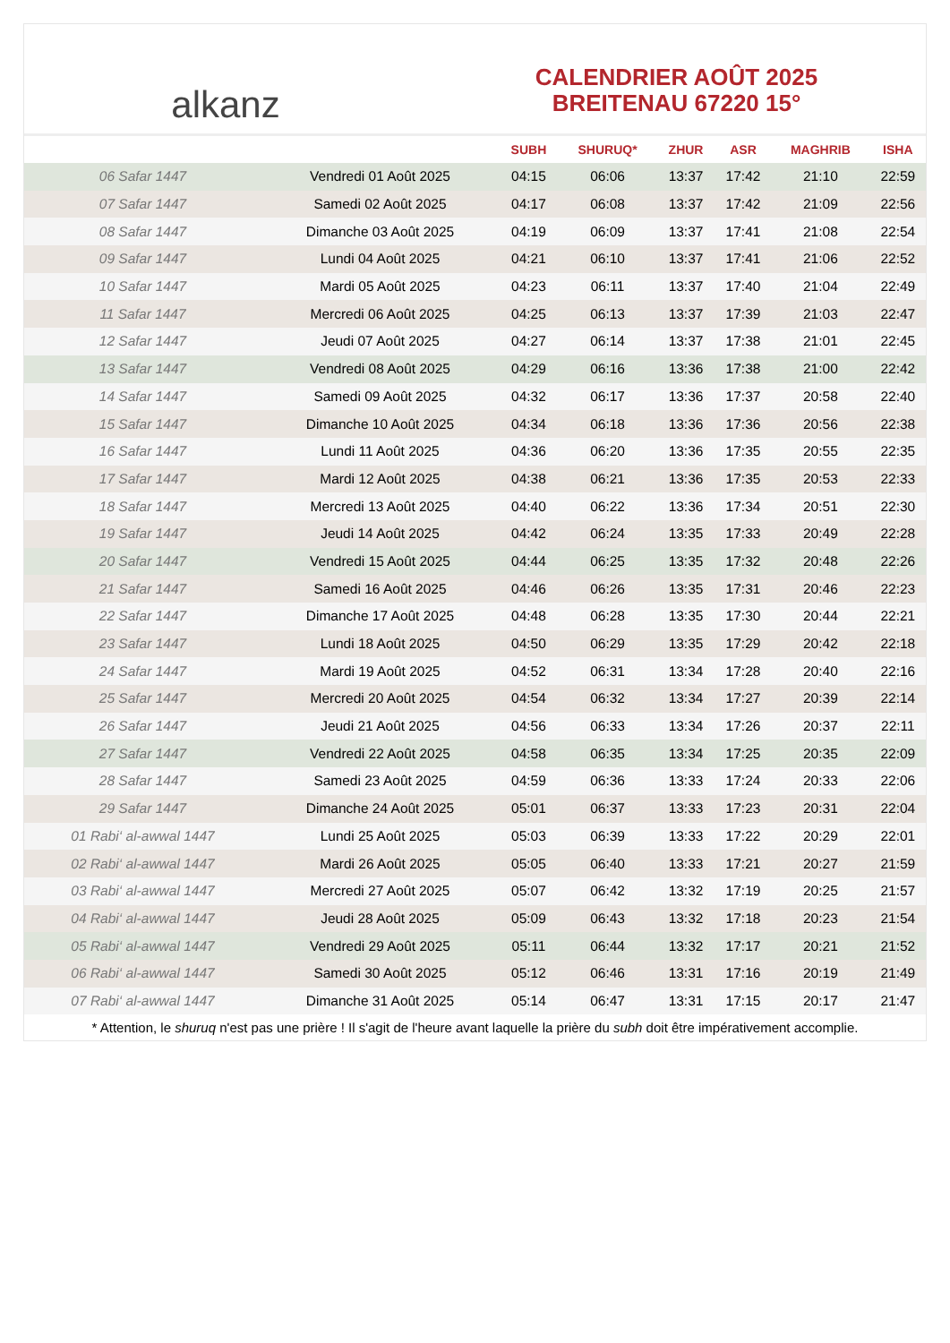alkanz
CALENDRIER AOÛT 2025
BREITENAU 67220 15°
| | | SUBH | SHURUQ* | ZHUR | ASR | MAGHRIB | ISHA |
| --- | --- | --- | --- | --- | --- | --- | --- |
| 06 Safar 1447 | Vendredi 01 Août 2025 | 04:15 | 06:06 | 13:37 | 17:42 | 21:10 | 22:59 |
| 07 Safar 1447 | Samedi 02 Août 2025 | 04:17 | 06:08 | 13:37 | 17:42 | 21:09 | 22:56 |
| 08 Safar 1447 | Dimanche 03 Août 2025 | 04:19 | 06:09 | 13:37 | 17:41 | 21:08 | 22:54 |
| 09 Safar 1447 | Lundi 04 Août 2025 | 04:21 | 06:10 | 13:37 | 17:41 | 21:06 | 22:52 |
| 10 Safar 1447 | Mardi 05 Août 2025 | 04:23 | 06:11 | 13:37 | 17:40 | 21:04 | 22:49 |
| 11 Safar 1447 | Mercredi 06 Août 2025 | 04:25 | 06:13 | 13:37 | 17:39 | 21:03 | 22:47 |
| 12 Safar 1447 | Jeudi 07 Août 2025 | 04:27 | 06:14 | 13:37 | 17:38 | 21:01 | 22:45 |
| 13 Safar 1447 | Vendredi 08 Août 2025 | 04:29 | 06:16 | 13:36 | 17:38 | 21:00 | 22:42 |
| 14 Safar 1447 | Samedi 09 Août 2025 | 04:32 | 06:17 | 13:36 | 17:37 | 20:58 | 22:40 |
| 15 Safar 1447 | Dimanche 10 Août 2025 | 04:34 | 06:18 | 13:36 | 17:36 | 20:56 | 22:38 |
| 16 Safar 1447 | Lundi 11 Août 2025 | 04:36 | 06:20 | 13:36 | 17:35 | 20:55 | 22:35 |
| 17 Safar 1447 | Mardi 12 Août 2025 | 04:38 | 06:21 | 13:36 | 17:35 | 20:53 | 22:33 |
| 18 Safar 1447 | Mercredi 13 Août 2025 | 04:40 | 06:22 | 13:36 | 17:34 | 20:51 | 22:30 |
| 19 Safar 1447 | Jeudi 14 Août 2025 | 04:42 | 06:24 | 13:35 | 17:33 | 20:49 | 22:28 |
| 20 Safar 1447 | Vendredi 15 Août 2025 | 04:44 | 06:25 | 13:35 | 17:32 | 20:48 | 22:26 |
| 21 Safar 1447 | Samedi 16 Août 2025 | 04:46 | 06:26 | 13:35 | 17:31 | 20:46 | 22:23 |
| 22 Safar 1447 | Dimanche 17 Août 2025 | 04:48 | 06:28 | 13:35 | 17:30 | 20:44 | 22:21 |
| 23 Safar 1447 | Lundi 18 Août 2025 | 04:50 | 06:29 | 13:35 | 17:29 | 20:42 | 22:18 |
| 24 Safar 1447 | Mardi 19 Août 2025 | 04:52 | 06:31 | 13:34 | 17:28 | 20:40 | 22:16 |
| 25 Safar 1447 | Mercredi 20 Août 2025 | 04:54 | 06:32 | 13:34 | 17:27 | 20:39 | 22:14 |
| 26 Safar 1447 | Jeudi 21 Août 2025 | 04:56 | 06:33 | 13:34 | 17:26 | 20:37 | 22:11 |
| 27 Safar 1447 | Vendredi 22 Août 2025 | 04:58 | 06:35 | 13:34 | 17:25 | 20:35 | 22:09 |
| 28 Safar 1447 | Samedi 23 Août 2025 | 04:59 | 06:36 | 13:33 | 17:24 | 20:33 | 22:06 |
| 29 Safar 1447 | Dimanche 24 Août 2025 | 05:01 | 06:37 | 13:33 | 17:23 | 20:31 | 22:04 |
| 01 Rabi‘ al-awwal 1447 | Lundi 25 Août 2025 | 05:03 | 06:39 | 13:33 | 17:22 | 20:29 | 22:01 |
| 02 Rabi‘ al-awwal 1447 | Mardi 26 Août 2025 | 05:05 | 06:40 | 13:33 | 17:21 | 20:27 | 21:59 |
| 03 Rabi‘ al-awwal 1447 | Mercredi 27 Août 2025 | 05:07 | 06:42 | 13:32 | 17:19 | 20:25 | 21:57 |
| 04 Rabi‘ al-awwal 1447 | Jeudi 28 Août 2025 | 05:09 | 06:43 | 13:32 | 17:18 | 20:23 | 21:54 |
| 05 Rabi‘ al-awwal 1447 | Vendredi 29 Août 2025 | 05:11 | 06:44 | 13:32 | 17:17 | 20:21 | 21:52 |
| 06 Rabi‘ al-awwal 1447 | Samedi 30 Août 2025 | 05:12 | 06:46 | 13:31 | 17:16 | 20:19 | 21:49 |
| 07 Rabi‘ al-awwal 1447 | Dimanche 31 Août 2025 | 05:14 | 06:47 | 13:31 | 17:15 | 20:17 | 21:47 |
* Attention, le shuruq n'est pas une prière ! Il s'agit de l'heure avant laquelle la prière du subh doit être impérativement accomplie.